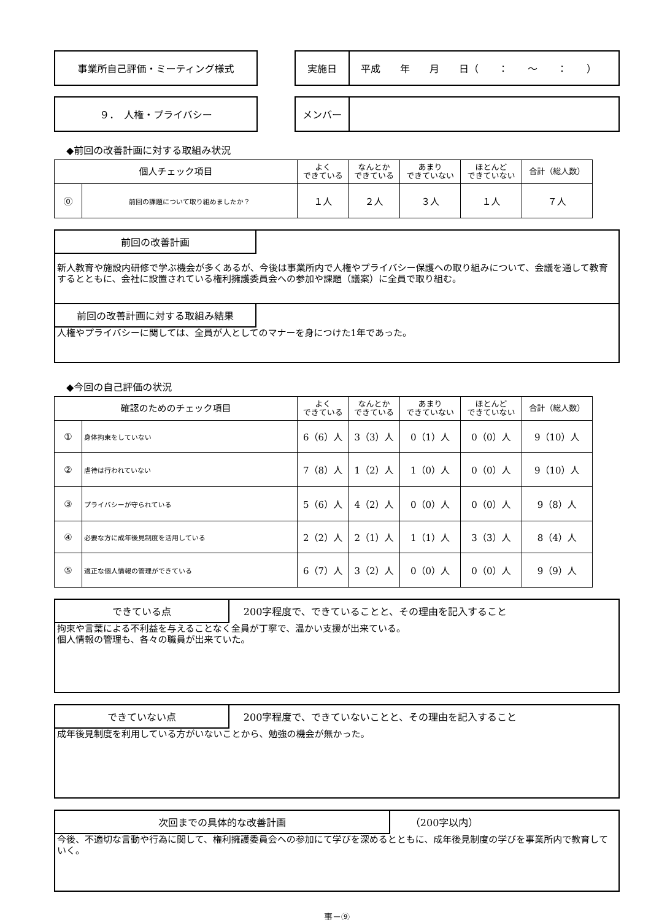事業所自己評価・ミーティング様式
実施日
平成　　年　　月　　日（　　：　　～　　：　　）
９．　人権・プライバシー
メンバー
◆前回の改善計画に対する取組み状況
| 個人チェック項目 | | よく できている | なんとか できている | あまり できていない | ほとんど できていない | 合計（総人数） |
| --- | --- | --- | --- | --- | --- | --- |
| ⓪ | 前回の課題について取り組めましたか？ | １人 | ２人 | ３人 | １人 | ７人 |
前回の改善計画
新人教育や施設内研修で学ぶ機会が多くあるが、今後は事業所内で人権やプライバシー保護への取り組みについて、会議を通して教育するとともに、会社に設置されている権利擁護委員会への参加や課題（議案）に全員で取り組む。
前回の改善計画に対する取組み結果
人権やプライバシーに関しては、全員が人としてのマナーを身につけた1年であった。
◆今回の自己評価の状況
| 確認のためのチェック項目 | | よく できている | なんとか できている | あまり できていない | ほとんど できていない | 合計（総人数） |
| --- | --- | --- | --- | --- | --- | --- |
| ① | 身体拘束をしていない | 6（6）人 | 3（3）人 | 0（1）人 | 0（0）人 | 9（10）人 |
| ② | 虐待は行われていない | 7（8）人 | 1（2）人 | 1（0）人 | 0（0）人 | 9（10）人 |
| ③ | プライバシーが守られている | 5（6）人 | 4（2）人 | 0（0）人 | 0（0）人 | 9（8）人 |
| ④ | 必要な方に成年後見制度を活用している | 2（2）人 | 2（1）人 | 1（1）人 | 3（3）人 | 8（4）人 |
| ⑤ | 適正な個人情報の管理ができている | 6（7）人 | 3（2）人 | 0（0）人 | 0（0）人 | 9（9）人 |
できている点 200字程度で、できていることと、その理由を記入すること
拘束や言葉による不利益を与えることなく全員が丁寧で、温かい支援が出来ている。
個人情報の管理も、各々の職員が出来ていた。
できていない点 200字程度で、できていないことと、その理由を記入すること
成年後見制度を利用している方がいないことから、勉強の機会が無かった。
次回までの具体的な改善計画 （200字以内）
今後、不適切な言動や行為に関して、権利擁護委員会への参加にて学びを深めるとともに、成年後見制度の学びを事業所内で教育していく。
事－⑨